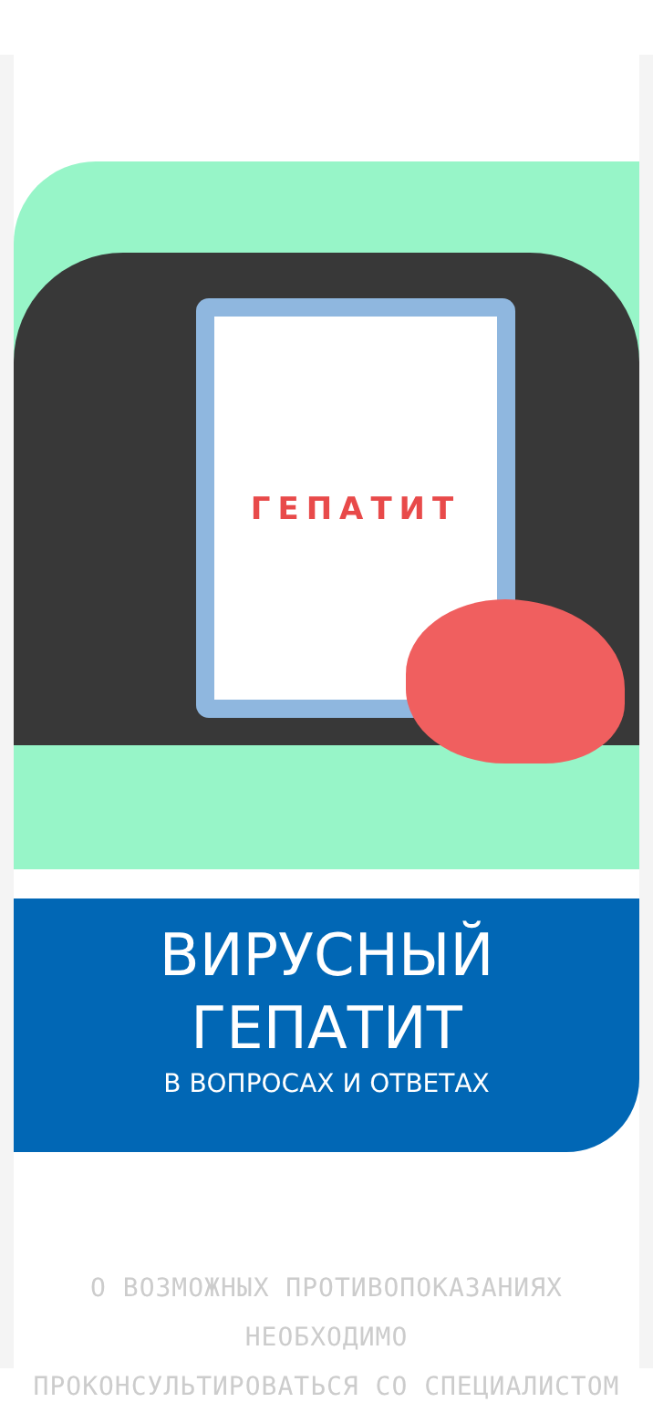ГЕПАТИТ
ВИРУСНЫЙ
ГЕПАТИТ
В ВОПРОСАХ И ОТВЕТАХ
О ВОЗМОЖНЫХ ПРОТИВОПОКАЗАНИЯХ НЕОБХОДИМО
ПРОКОНСУЛЬТИРОВАТЬСЯ СО СПЕЦИАЛИСТОМ